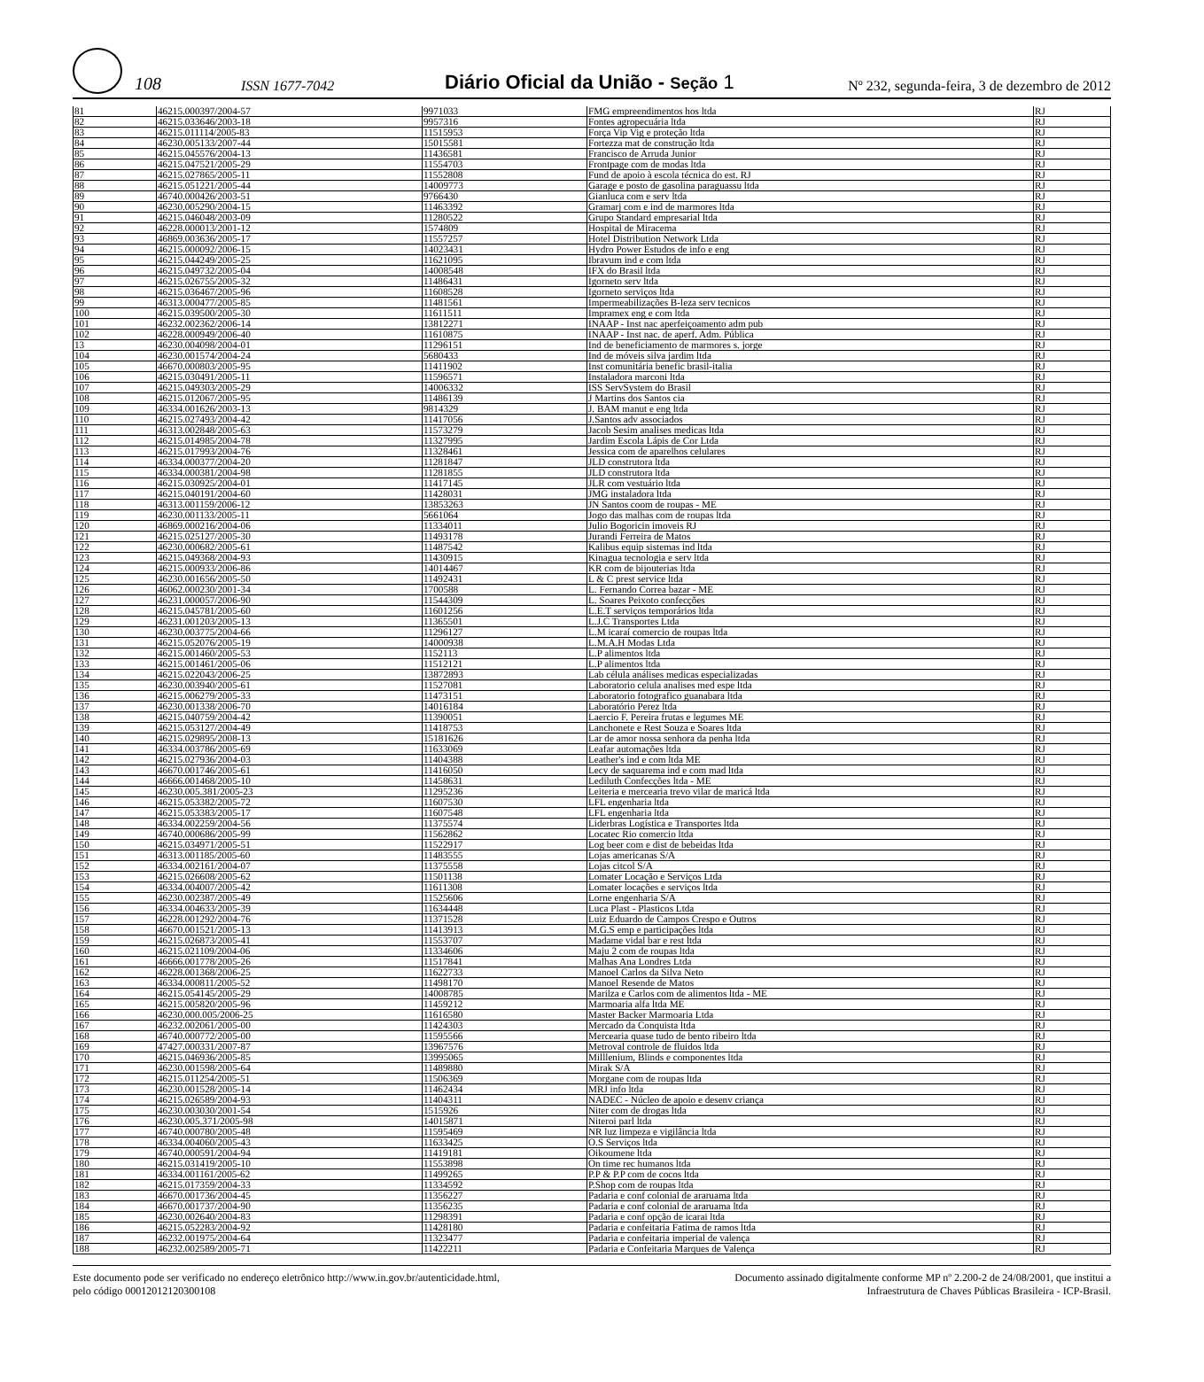108 ISSN 1677-7042 Diário Oficial da União - Seção 1 Nº 232, segunda-feira, 3 de dezembro de 2012
| 81 | 46215.000397/2004-57 | 9971033 | FMG empreendimentos hos ltda | RJ |
| 82 | 46215.033646/2003-18 | 9957316 | Fontes agropecuária ltda | RJ |
| 83 | 46215.011114/2005-83 | 11515953 | Força Vip Vig e proteção ltda | RJ |
| 84 | 46230.005133/2007-44 | 15015581 | Fortezza mat de construção ltda | RJ |
| 85 | 46215.045576/2004-13 | 11436581 | Francisco de Arruda Junior | RJ |
| 86 | 46215.047521/2005-29 | 11554703 | Frontpage com de modas ltda | RJ |
| 87 | 46215.027865/2005-11 | 11552808 | Fund de apoio à escola técnica do est. RJ | RJ |
| 88 | 46215.051221/2005-44 | 14009773 | Garage e posto de gasolina paraguassu ltda | RJ |
| 89 | 46740.000426/2003-51 | 9766430 | Gianluca com e serv ltda | RJ |
| 90 | 46230.005290/2004-15 | 11463392 | Gramarj com e ind de marmores ltda | RJ |
| 91 | 46215.046048/2003-09 | 11280522 | Grupo Standard empresarial ltda | RJ |
| 92 | 46228.000013/2001-12 | 1574809 | Hospital de Miracema | RJ |
| 93 | 46869.003636/2005-17 | 11557257 | Hotel Distribution Network Ltda | RJ |
| 94 | 46215.000092/2006-15 | 14023431 | Hydro Power Estudos de info e eng | RJ |
| 95 | 46215.044249/2005-25 | 11621095 | Ibravum ind e com ltda | RJ |
| 96 | 46215.049732/2005-04 | 14008548 | IFX do Brasil ltda | RJ |
| 97 | 46215.026755/2005-32 | 11486431 | Igorneto serv ltda | RJ |
| 98 | 46215.036467/2005-96 | 11608528 | Igorneto serviços ltda | RJ |
| 99 | 46313.000477/2005-85 | 11481561 | Impermeabilizações B-leza serv tecnicos | RJ |
| 100 | 46215.039500/2005-30 | 11611511 | Impramex eng e com ltda | RJ |
| 101 | 46232.002362/2006-14 | 13812271 | INAAP - Inst nac aperfeiçoamento adm pub | RJ |
| 102 | 46228.000949/2006-40 | 11610875 | INAAP - Inst nac. de aperf. Adm. Pública | RJ |
| 13 | 46230.004098/2004-01 | 11296151 | Ind de beneficiamento de marmores s. jorge | RJ |
| 104 | 46230.001574/2004-24 | 5680433 | Ind de móveis silva jardim ltda | RJ |
| 105 | 46670.000803/2005-95 | 11411902 | Inst comunitária benefic brasil-italia | RJ |
| 106 | 46215.030491/2005-11 | 11596571 | Instaladora marconi ltda | RJ |
| 107 | 46215.049303/2005-29 | 14006332 | ISS ServSystem do Brasil | RJ |
| 108 | 46215.012067/2005-95 | 11486139 | J Martins dos Santos cia | RJ |
| 109 | 46334.001626/2003-13 | 9814329 | J. BAM manut e eng ltda | RJ |
| 110 | 46215.027493/2004-42 | 11417056 | J.Santos adv associados | RJ |
| 111 | 46313.002848/2005-63 | 11573279 | Jacob Sesim analises medicas ltda | RJ |
| 112 | 46215.014985/2004-78 | 11327995 | Jardim Escola Lápis de Cor Ltda | RJ |
| 113 | 46215.017993/2004-76 | 11328461 | Jessica com de aparelhos celulares | RJ |
| 114 | 46334.000377/2004-20 | 11281847 | JLD construtora ltda | RJ |
| 115 | 46334.000381/2004-98 | 11281855 | JLD construtora ltda | RJ |
| 116 | 46215.030925/2004-01 | 11417145 | JLR com vestuário ltda | RJ |
| 117 | 46215.040191/2004-60 | 11428031 | JMG instaladora ltda | RJ |
| 118 | 46313.001159/2006-12 | 13853263 | JN Santos coom de roupas - ME | RJ |
| 119 | 46230.001133/2005-11 | 5661064 | Jogo das malhas com de roupas ltda | RJ |
| 120 | 46869.000216/2004-06 | 11334011 | Julio Bogoricin imoveis RJ | RJ |
| 121 | 46215.025127/2005-30 | 11493178 | Jurandi Ferreira de Matos | RJ |
| 122 | 46230.000682/2005-61 | 11487542 | Kalibus equip sistemas ind ltda | RJ |
| 123 | 46215.049368/2004-93 | 11430915 | Kinagua tecnologia e serv ltda | RJ |
| 124 | 46215.000933/2006-86 | 14014467 | KR com de bijouterias ltda | RJ |
| 125 | 46230.001656/2005-50 | 11492431 | L & C prest service ltda | RJ |
| 126 | 46062.000230/2001-34 | 1700588 | L. Fernando Correa bazar - ME | RJ |
| 127 | 46231.000057/2006-90 | 11544309 | L. Soares Peixoto confecções | RJ |
| 128 | 46215.045781/2005-60 | 11601256 | L.E.T serviços temporários ltda | RJ |
| 129 | 46231.001203/2005-13 | 11365501 | L.J.C Transportes Ltda | RJ |
| 130 | 46230.003775/2004-66 | 11296127 | L.M icaraí comercio de roupas ltda | RJ |
| 131 | 46215.052076/2005-19 | 14000938 | L.M.A.H Modas Ltda | RJ |
| 132 | 46215.001460/2005-53 | 1152113 | L.P alimentos ltda | RJ |
| 133 | 46215.001461/2005-06 | 11512121 | L.P alimentos ltda | RJ |
| 134 | 46215.022043/2006-25 | 13872893 | Lab célula análises medicas especializadas | RJ |
| 135 | 46230.003940/2005-61 | 11527081 | Laboratorio celula analises med espe ltda | RJ |
| 136 | 46215.006279/2005-33 | 11473151 | Laboratorio fotografico guanabara ltda | RJ |
| 137 | 46230.001338/2006-70 | 14016184 | Laboratório Perez ltda | RJ |
| 138 | 46215.040759/2004-42 | 11390051 | Laercio F. Pereira frutas e legumes ME | RJ |
| 139 | 46215.053127/2004-49 | 11418753 | Lanchonete e Rest Souza e Soares ltda | RJ |
| 140 | 46215.029895/2008-13 | 15181626 | Lar de amor nossa senhora da penha ltda | RJ |
| 141 | 46334.003786/2005-69 | 11633069 | Leafar automações ltda | RJ |
| 142 | 46215.027936/2004-03 | 11404388 | Leather's ind e com ltda ME | RJ |
| 143 | 46670.001746/2005-61 | 11416050 | Lecy de saquarema ind e com mad ltda | RJ |
| 144 | 46666.001468/2005-10 | 11458631 | Lediluth Confecções ltda - ME | RJ |
| 145 | 46230.005.381/2005-23 | 11295236 | Leiteria e mercearia trevo vilar de maricá ltda | RJ |
| 146 | 46215.053382/2005-72 | 11607530 | LFL engenharia ltda | RJ |
| 147 | 46215.053383/2005-17 | 11607548 | LFL engenharia ltda | RJ |
| 148 | 46334.002259/2004-56 | 11375574 | Liderbras Logística e Transportes ltda | RJ |
| 149 | 46740.000686/2005-99 | 11562862 | Locatec Rio comercio ltda | RJ |
| 150 | 46215.034971/2005-51 | 11522917 | Log beer com e dist de bebeidas ltda | RJ |
| 151 | 46313.001185/2005-60 | 11483555 | Lojas americanas S/A | RJ |
| 152 | 46334.002161/2004-07 | 11375558 | Lojas citcol S/A | RJ |
| 153 | 46215.026608/2005-62 | 11501138 | Lomater Locação e Serviços Ltda | RJ |
| 154 | 46334.004007/2005-42 | 11611308 | Lomater locações e serviços ltda | RJ |
| 155 | 46230.002387/2005-49 | 11525606 | Lorne engenharia S/A | RJ |
| 156 | 46334.004633/2005-39 | 11634448 | Luca Plast - Plasticos Ltda | RJ |
| 157 | 46228.001292/2004-76 | 11371528 | Luiz Eduardo de Campos Crespo e Outros | RJ |
| 158 | 46670.001521/2005-13 | 11413913 | M.G.S emp e participações ltda | RJ |
| 159 | 46215.026873/2005-41 | 11553707 | Madame vidal bar e rest ltda | RJ |
| 160 | 46215.021109/2004-06 | 11334606 | Maju 2 com de roupas ltda | RJ |
| 161 | 46666.001778/2005-26 | 11517841 | Malhas Ana Londres Ltda | RJ |
| 162 | 46228.001368/2006-25 | 11622733 | Manoel Carlos da Silva Neto | RJ |
| 163 | 46334.000811/2005-52 | 11498170 | Manoel Resende de Matos | RJ |
| 164 | 46215.054145/2005-29 | 14008785 | Marilza e Carlos com de alimentos ltda - ME | RJ |
| 165 | 46215.005820/2005-96 | 11459212 | Marmoaria alfa ltda ME | RJ |
| 166 | 46230.000.005/2006-25 | 11616580 | Master Backer Marmoaria Ltda | RJ |
| 167 | 46232.002061/2005-00 | 11424303 | Mercado da Conquista ltda | RJ |
| 168 | 46740.000772/2005-00 | 11595566 | Mercearia quase tudo de bento ribeiro ltda | RJ |
| 169 | 47427.000331/2007-87 | 13967576 | Metroval controle de fluidos ltda | RJ |
| 170 | 46215.046936/2005-85 | 13995065 | Milllenium, Blinds e componentes ltda | RJ |
| 171 | 46230.001598/2005-64 | 11489880 | Mirak S/A | RJ |
| 172 | 46215.011254/2005-51 | 11506369 | Morgane com de roupas ltda | RJ |
| 173 | 46230.001528/2005-14 | 11462434 | MRJ info ltda | RJ |
| 174 | 46215.026589/2004-93 | 11404311 | NADEC - Núcleo de apoio e desenv criança | RJ |
| 175 | 46230.003030/2001-54 | 1515926 | Niter com de drogas ltda | RJ |
| 176 | 46230.005.371/2005-98 | 14015871 | Niteroi parl ltda | RJ |
| 177 | 46740.000780/2005-48 | 11595469 | NR luz limpeza e vigilância ltda | RJ |
| 178 | 46334.004060/2005-43 | 11633425 | O.S Serviços ltda | RJ |
| 179 | 46740.000591/2004-94 | 11419181 | Oikoumene ltda | RJ |
| 180 | 46215.031419/2005-10 | 11553898 | On time rec humanos ltda | RJ |
| 181 | 46334.001161/2005-62 | 11499265 | P.P & P.P com de cocos ltda | RJ |
| 182 | 46215.017359/2004-33 | 11334592 | P.Shop com de roupas ltda | RJ |
| 183 | 46670.001736/2004-45 | 11356227 | Padaria e conf colonial de araruama ltda | RJ |
| 184 | 46670.001737/2004-90 | 11356235 | Padaria e conf colonial de araruama ltda | RJ |
| 185 | 46230.002640/2004-83 | 11298391 | Padaria e conf opção de icarai ltda | RJ |
| 186 | 46215.052283/2004-92 | 11428180 | Padaria e confeitaria Fatima de ramos ltda | RJ |
| 187 | 46232.001975/2004-64 | 11323477 | Padaria e confeitaria imperial de valença | RJ |
| 188 | 46232.002589/2005-71 | 11422211 | Padaria e Confeitaria Marques de Valença | RJ |
Este documento pode ser verificado no endereço eletrônico http://www.in.gov.br/autenticidade.html,
pelo código 00012012120300108
Documento assinado digitalmente conforme MP nº 2.200-2 de 24/08/2001, que institui a
Infraestrutura de Chaves Públicas Brasileira - ICP-Brasil.